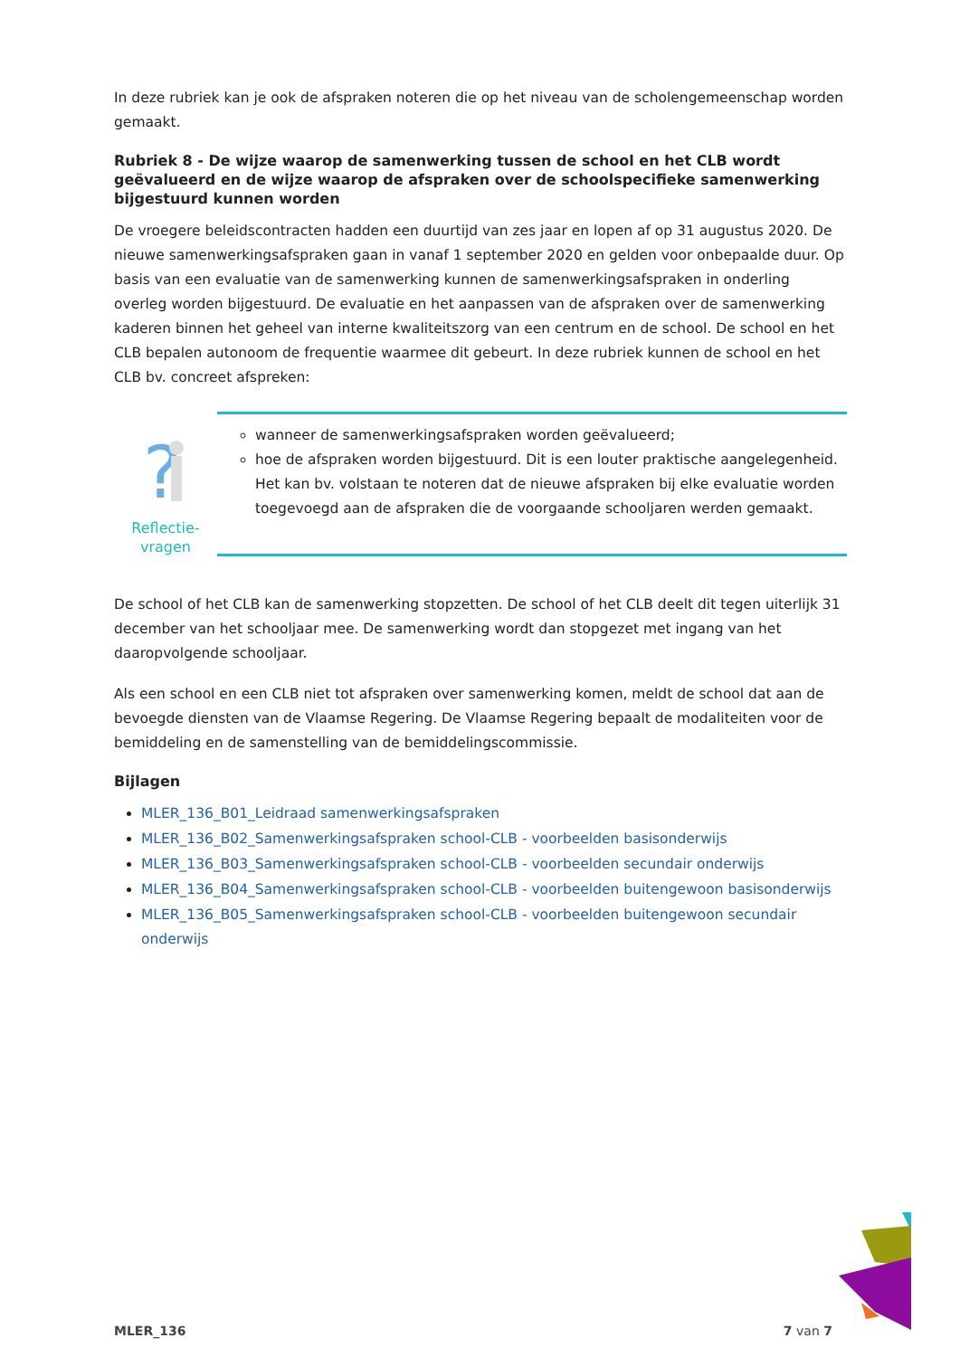In deze rubriek kan je ook de afspraken noteren die op het niveau van de scholengemeenschap worden gemaakt.
Rubriek 8 - De wijze waarop de samenwerking tussen de school en het CLB wordt geëvalueerd en de wijze waarop de afspraken over de schoolspecifieke samenwerking bijgestuurd kunnen worden
De vroegere beleidscontracten hadden een duurtijd van zes jaar en lopen af op 31 augustus 2020. De nieuwe samenwerkingsafspraken gaan in vanaf 1 september 2020 en gelden voor onbepaalde duur. Op basis van een evaluatie van de samenwerking kunnen de samenwerkingsafspraken in onderling overleg worden bijgestuurd. De evaluatie en het aanpassen van de afspraken over de samenwerking kaderen binnen het geheel van interne kwaliteitszorg van een centrum en de school. De school en het CLB bepalen autonoom de frequentie waarmee dit gebeurt. In deze rubriek kunnen de school en het CLB bv. concreet afspreken:
?
Reflectie-
vragen
wanneer de samenwerkingsafspraken worden geëvalueerd;
hoe de afspraken worden bijgestuurd. Dit is een louter praktische aangelegenheid. Het kan bv. volstaan te noteren dat de nieuwe afspraken bij elke evaluatie worden toegevoegd aan de afspraken die de voorgaande schooljaren werden gemaakt.
De school of het CLB kan de samenwerking stopzetten. De school of het CLB deelt dit tegen uiterlijk 31 december van het schooljaar mee. De samenwerking wordt dan stopgezet met ingang van het daaropvolgende schooljaar.
Als een school en een CLB niet tot afspraken over samenwerking komen, meldt de school dat aan de bevoegde diensten van de Vlaamse Regering. De Vlaamse Regering bepaalt de modaliteiten voor de bemiddeling en de samenstelling van de bemiddelingscommissie.
Bijlagen
MLER_136_B01_Leidraad samenwerkingsafspraken
MLER_136_B02_Samenwerkingsafspraken school-CLB - voorbeelden basisonderwijs
MLER_136_B03_Samenwerkingsafspraken school-CLB - voorbeelden secundair onderwijs
MLER_136_B04_Samenwerkingsafspraken school-CLB - voorbeelden buitengewoon basisonderwijs
MLER_136_B05_Samenwerkingsafspraken school-CLB - voorbeelden buitengewoon secundair onderwijs
MLER_136 7 van 7